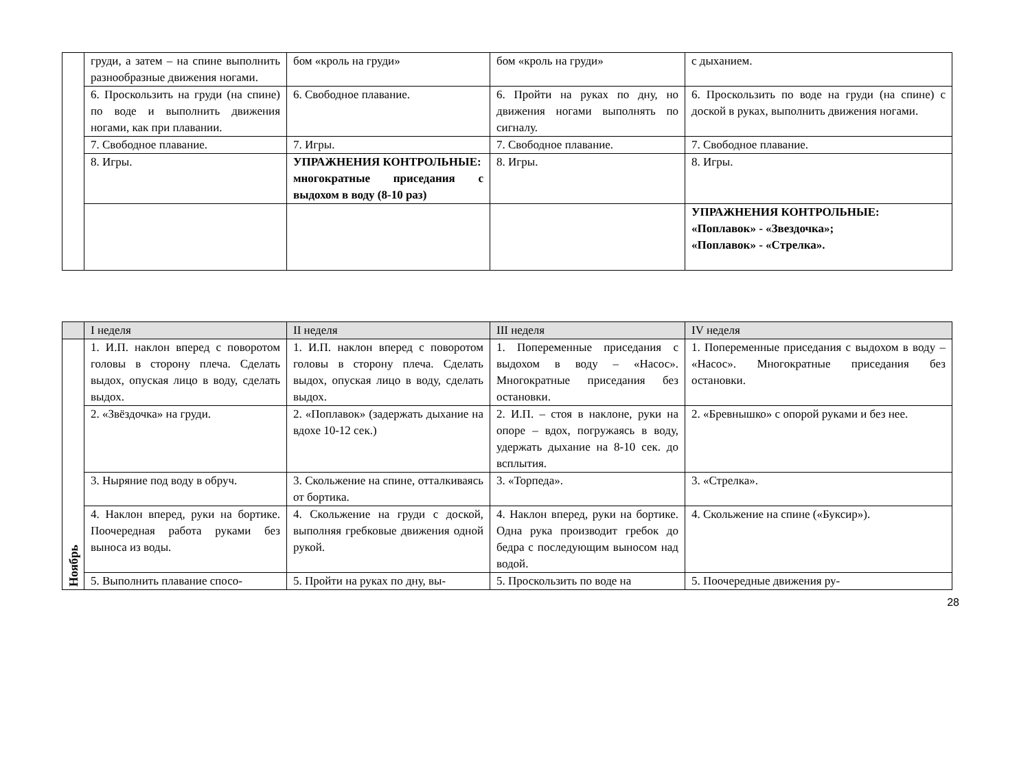| | груди, а затем – на спине выполнить разнообразные движения ногами. | бом «кроль на груди» | бом «кроль на груди» | с дыханием. |
| | 6. Проскользить на груди (на спине) по воде и выполнить движения ногами, как при плавании. | 6. Свободное плавание. | 6. Пройти на руках по дну, но движения ногами выполнять по сигналу. | 6. Проскользить по воде на груди (на спине) с доской в руках, выполнить движения ногами. |
| | 7. Свободное плавание. | 7. Игры. | 7. Свободное плавание. | 7. Свободное плавание. |
| | 8. Игры. | УПРАЖНЕНИЯ КОНТРОЛЬНЫЕ: многократные приседания с выдохом в воду (8-10 раз) | 8. Игры. | 8. Игры. |
| | | | | УПРАЖНЕНИЯ КОНТРОЛЬНЫЕ: «Поплавок» - «Звездочка»; «Поплавок» - «Стрелка». |
| | I неделя | II неделя | III неделя | IV неделя |
| --- | --- | --- | --- | --- |
| Ноябрь | 1. И.П. наклон вперед с поворотом головы в сторону плеча. Сделать выдох, опуская лицо в воду, сделать выдох. | 1. И.П. наклон вперед с поворотом головы в сторону плеча. Сделать выдох, опуская лицо в воду, сделать выдох. | 1. Попеременные приседания с выдохом в воду – «Насос». Многократные приседания без остановки. | 1. Попеременные приседания с выдохом в воду – «Насос». Многократные приседания без остановки. |
| | 2. «Звёздочка» на груди. | 2. «Поплавок» (задержать дыхание на вдохе 10-12 сек.) | 2. И.П. – стоя в наклоне, руки на опоре – вдох, погружаясь в воду, удержать дыхание на 8-10 сек. до всплытия. | 2. «Бревнышко» с опорой руками и без нее. |
| | 3. Ныряние под воду в обруч. | 3. Скольжение на спине, отталкиваясь от бортика. | 3. «Торпеда». | 3. «Стрелка». |
| | 4. Наклон вперед, руки на бортике. Поочередная работа руками без выноса из воды. | 4. Скольжение на груди с доской, выполняя гребковые движения одной рукой. | 4. Наклон вперед, руки на бортике. Одна рука производит гребок до бедра с последующим выносом над водой. | 4. Скольжение на спине («Буксир»). |
| | 5. Выполнить плавание спосо- | 5. Пройти на руках по дну, вы- | 5. Проскользить по воде на | 5. Поочередные движения ру- |
28